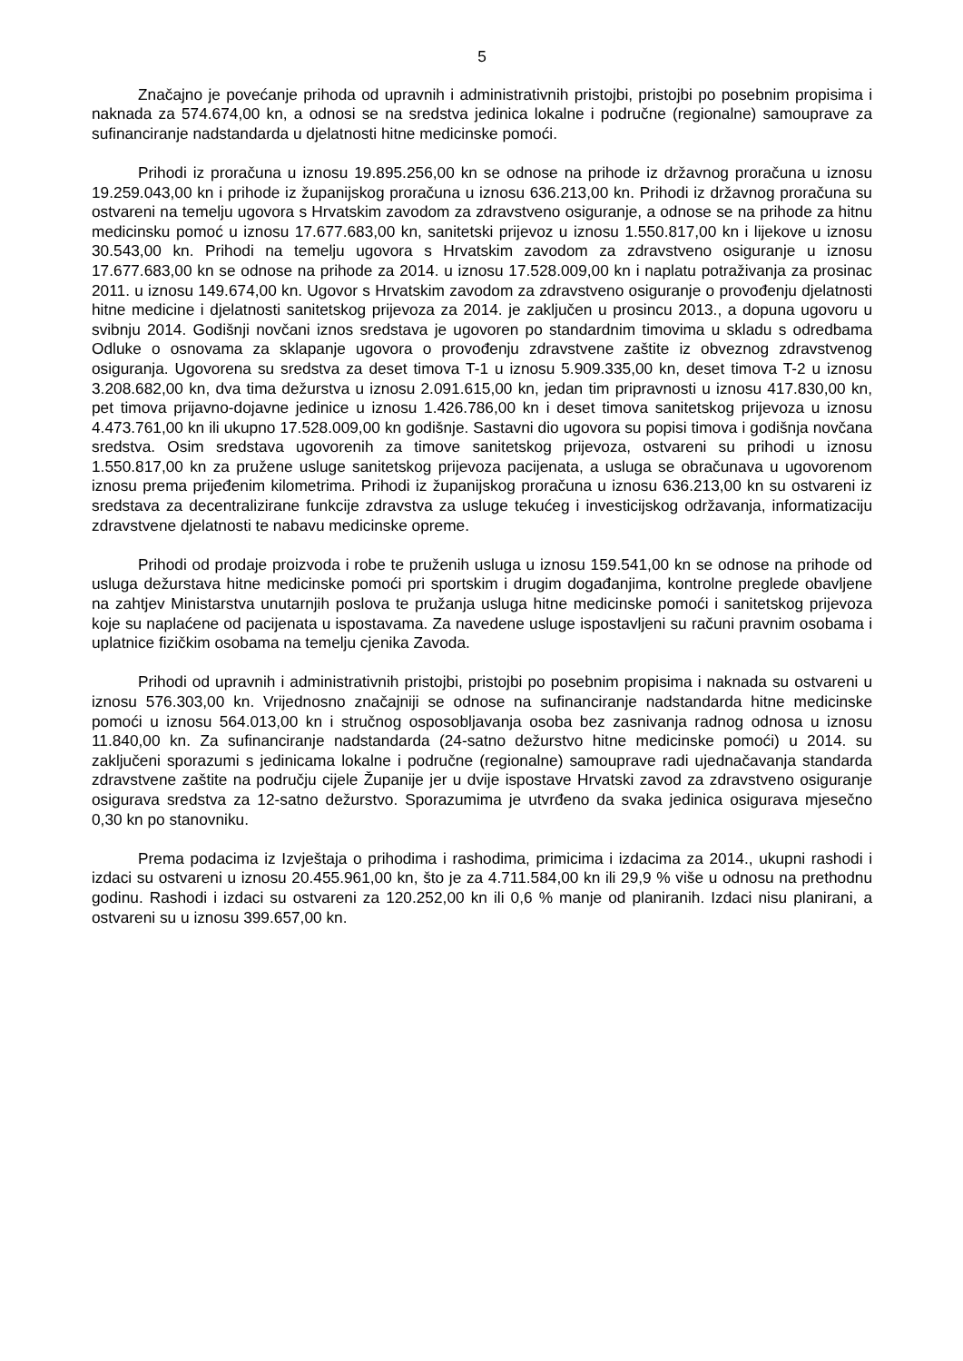5
Značajno je povećanje prihoda od upravnih i administrativnih pristojbi, pristojbi po posebnim propisima i naknada za 574.674,00 kn, a odnosi se na sredstva jedinica lokalne i područne (regionalne) samouprave za sufinanciranje nadstandarda u djelatnosti hitne medicinske pomoći.
Prihodi iz proračuna u iznosu 19.895.256,00 kn se odnose na prihode iz državnog proračuna u iznosu 19.259.043,00 kn i prihode iz županijskog proračuna u iznosu 636.213,00 kn. Prihodi iz državnog proračuna su ostvareni na temelju ugovora s Hrvatskim zavodom za zdravstveno osiguranje, a odnose se na prihode za hitnu medicinsku pomoć u iznosu 17.677.683,00 kn, sanitetski prijevoz u iznosu 1.550.817,00 kn i lijekove u iznosu 30.543,00 kn. Prihodi na temelju ugovora s Hrvatskim zavodom za zdravstveno osiguranje u iznosu 17.677.683,00 kn se odnose na prihode za 2014. u iznosu 17.528.009,00 kn i naplatu potraživanja za prosinac 2011. u iznosu 149.674,00 kn. Ugovor s Hrvatskim zavodom za zdravstveno osiguranje o provođenju djelatnosti hitne medicine i djelatnosti sanitetskog prijevoza za 2014. je zaključen u prosincu 2013., a dopuna ugovoru u svibnju 2014. Godišnji novčani iznos sredstava je ugovoren po standardnim timovima u skladu s odredbama Odluke o osnovama za sklapanje ugovora o provođenju zdravstvene zaštite iz obveznog zdravstvenog osiguranja. Ugovorena su sredstva za deset timova T-1 u iznosu 5.909.335,00 kn, deset timova T-2 u iznosu 3.208.682,00 kn, dva tima dežurstva u iznosu 2.091.615,00 kn, jedan tim pripravnosti u iznosu 417.830,00 kn, pet timova prijavno-dojavne jedinice u iznosu 1.426.786,00 kn i deset timova sanitetskog prijevoza u iznosu 4.473.761,00 kn ili ukupno 17.528.009,00 kn godišnje. Sastavni dio ugovora su popisi timova i godišnja novčana sredstva. Osim sredstava ugovorenih za timove sanitetskog prijevoza, ostvareni su prihodi u iznosu 1.550.817,00 kn za pružene usluge sanitetskog prijevoza pacijenata, a usluga se obračunava u ugovorenom iznosu prema prijeđenim kilometrima. Prihodi iz županijskog proračuna u iznosu 636.213,00 kn su ostvareni iz sredstava za decentralizirane funkcije zdravstva za usluge tekućeg i investicijskog održavanja, informatizaciju zdravstvene djelatnosti te nabavu medicinske opreme.
Prihodi od prodaje proizvoda i robe te pruženih usluga u iznosu 159.541,00 kn se odnose na prihode od usluga dežurstava hitne medicinske pomoći pri sportskim i drugim događanjima, kontrolne preglede obavljene na zahtjev Ministarstva unutarnjih poslova te pružanja usluga hitne medicinske pomoći i sanitetskog prijevoza koje su naplaćene od pacijenata u ispostavama. Za navedene usluge ispostavljeni su računi pravnim osobama i uplatnice fizičkim osobama na temelju cjenika Zavoda.
Prihodi od upravnih i administrativnih pristojbi, pristojbi po posebnim propisima i naknada su ostvareni u iznosu 576.303,00 kn. Vrijednosno značajniji se odnose na sufinanciranje nadstandarda hitne medicinske pomoći u iznosu 564.013,00 kn i stručnog osposobljavanja osoba bez zasnivanja radnog odnosa u iznosu 11.840,00 kn. Za sufinanciranje nadstandarda (24-satno dežurstvo hitne medicinske pomoći) u 2014. su zaključeni sporazumi s jedinicama lokalne i područne (regionalne) samouprave radi ujednačavanja standarda zdravstvene zaštite na području cijele Županije jer u dvije ispostave Hrvatski zavod za zdravstveno osiguranje osigurava sredstva za 12-satno dežurstvo. Sporazumima je utvrđeno da svaka jedinica osigurava mjesečno 0,30 kn po stanovniku.
Prema podacima iz Izvještaja o prihodima i rashodima, primicima i izdacima za 2014., ukupni rashodi i izdaci su ostvareni u iznosu 20.455.961,00 kn, što je za 4.711.584,00 kn ili 29,9 % više u odnosu na prethodnu godinu. Rashodi i izdaci su ostvareni za 120.252,00 kn ili 0,6 % manje od planiranih. Izdaci nisu planirani, a ostvareni su u iznosu 399.657,00 kn.